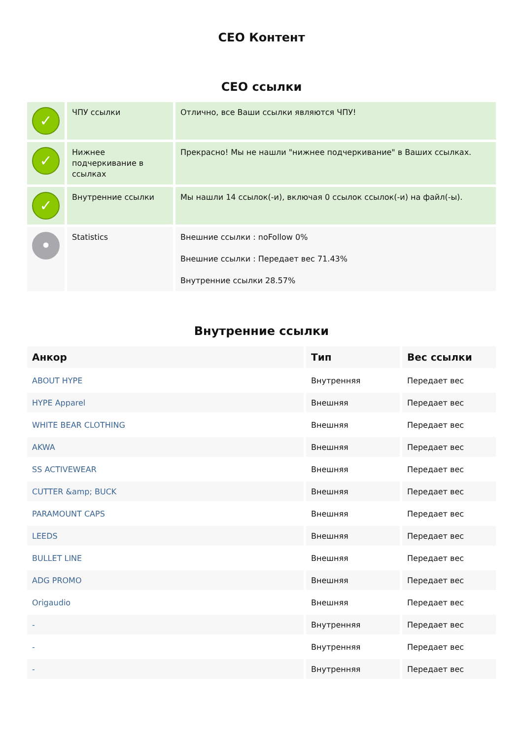СЕО Контент
СЕО ссылки
| ✓ | ЧПУ ссылки | Отлично, все Ваши ссылки являются ЧПУ! |
| ✓ | Нижнее подчеркивание в ссылках | Прекрасно! Мы не нашли "нижнее подчеркивание" в Ваших ссылках. |
| ✓ | Внутренние ссылки | Мы нашли 14 ссылок(-и), включая 0 ссылок ссылок(-и) на файл(-ы). |
| • | Statistics | Внешние ссылки : noFollow 0% Внешние ссылки : Передает вес 71.43% Внутренние ссылки 28.57% |
Внутренние ссылки
| Анкор | Тип | Вес ссылки |
| --- | --- | --- |
| ABOUT HYPE | Внутренняя | Передает вес |
| HYPE Apparel | Внешняя | Передает вес |
| WHITE BEAR CLOTHING | Внешняя | Передает вес |
| AKWA | Внешняя | Передает вес |
| SS ACTIVEWEAR | Внешняя | Передает вес |
| CUTTER &amp; BUCK | Внешняя | Передает вес |
| PARAMOUNT CAPS | Внешняя | Передает вес |
| LEEDS | Внешняя | Передает вес |
| BULLET LINE | Внешняя | Передает вес |
| ADG PROMO | Внешняя | Передает вес |
| Origaudio | Внешняя | Передает вес |
| - | Внутренняя | Передает вес |
| - | Внутренняя | Передает вес |
| - | Внутренняя | Передает вес |